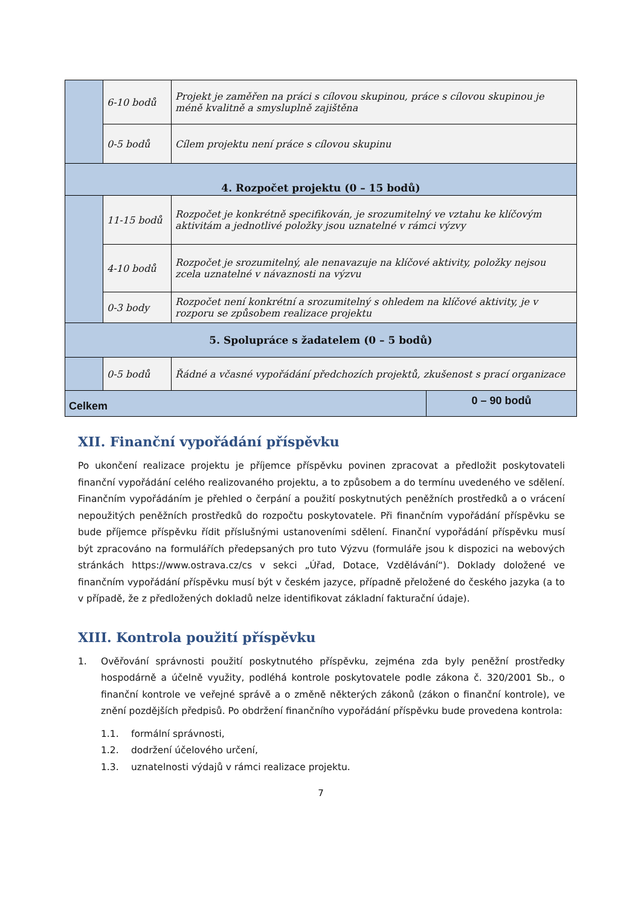| | 6-10 bodů | Projekt je zaměřen na práci s cílovou skupinou, práce s cílovou skupinou je méně kvalitně a smysluplně zajištěna |
| | 0-5 bodů | Cílem projektu není práce s cílovou skupinu |
| 4. Rozpočet projektu (0 – 15 bodů) | | |
| | 11-15 bodů | Rozpočet je konkrétně specifikován, je srozumitelný ve vztahu ke klíčovým aktivitám a jednotlivé položky jsou uznatelné v rámci výzvy |
| | 4-10 bodů | Rozpočet je srozumitelný, ale nenavazuje na klíčové aktivity, položky nejsou zcela uznatelné v návaznosti na výzvu |
| | 0-3 body | Rozpočet není konkrétní a srozumitelný s ohledem na klíčové aktivity, je v rozporu se způsobem realizace projektu |
| 5. Spolupráce s žadatelem (0 – 5 bodů) | | |
| | 0-5 bodů | Řádné a včasné vypořádání předchozích projektů, zkušenost s prací organizace |
| Celkem | 0 – 90 bodů |
XII. Finanční vypořádání příspěvku
Po ukončení realizace projektu je příjemce příspěvku povinen zpracovat a předložit poskytovateli finanční vypořádání celého realizovaného projektu, a to způsobem a do termínu uvedeného ve sdělení. Finančním vypořádáním je přehled o čerpání a použití poskytnutých peněžních prostředků a o vrácení nepoužitých peněžních prostředků do rozpočtu poskytovatele. Při finančním vypořádání příspěvku se bude příjemce příspěvku řídit příslušnými ustanoveními sdělení. Finanční vypořádání příspěvku musí být zpracováno na formulářích předepsaných pro tuto Výzvu (formuláře jsou k dispozici na webových stránkách https://www.ostrava.cz/cs v sekci „Úřad, Dotace, Vzdělávání“). Doklady doložené ve finančním vypořádání příspěvku musí být v českém jazyce, případně přeložené do českého jazyka (a to v případě, že z předložených dokladů nelze identifikovat základní fakturační údaje).
XIII. Kontrola použití příspěvku
1. Ověřování správnosti použití poskytnutého příspěvku, zejména zda byly peněžní prostředky hospodárně a účelně využity, podléhá kontrole poskytovatele podle zákona č. 320/2001 Sb., o finanční kontrole ve veřejné správě a o změně některých zákonů (zákon o finanční kontrole), ve znění pozdějších předpisů. Po obdržení finančního vypořádání příspěvku bude provedena kontrola:
1.1. formální správnosti,
1.2. dodržení účelového určení,
1.3. uznatelnosti výdajů v rámci realizace projektu.
7